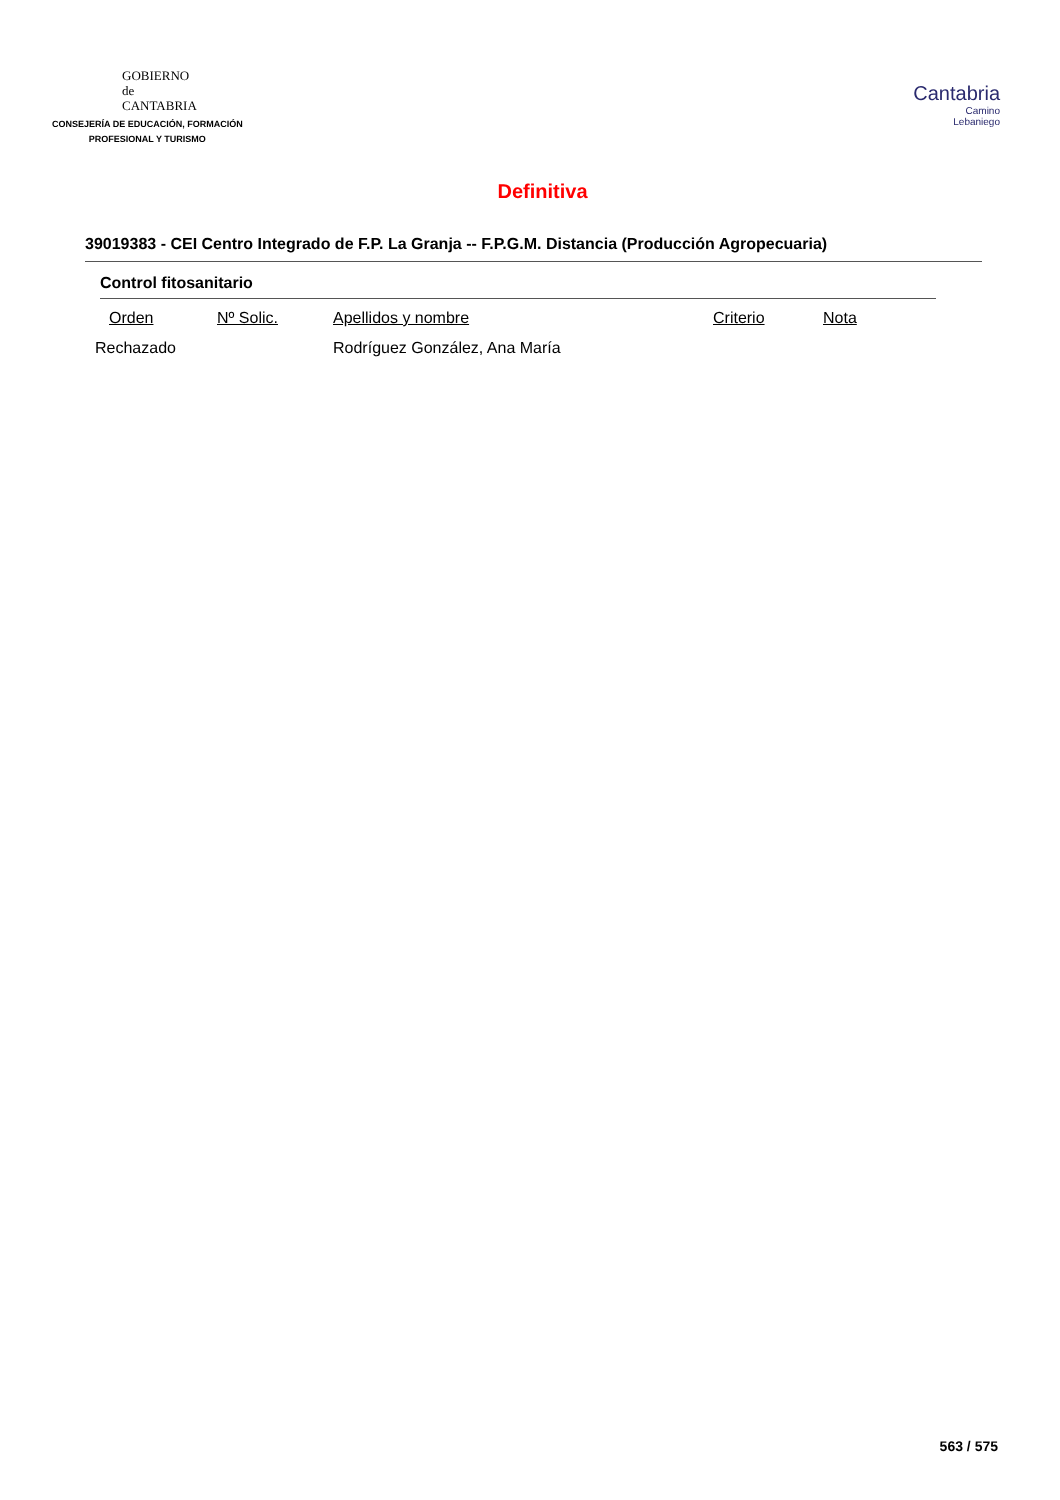GOBIERNO
de
CANTABRIA
CONSEJERÍA DE EDUCACIÓN, FORMACIÓN
PROFESIONAL Y TURISMO
Cantabria
Camino
Lebaniego
Definitiva
39019383 - CEI Centro Integrado de F.P. La Granja -- F.P.G.M. Distancia (Producción Agropecuaria)
Control fitosanitario
| Orden | Nº Solic. | Apellidos y nombre | Criterio | Nota |
| --- | --- | --- | --- | --- |
| Rechazado | | Rodríguez González, Ana María | | |
563 / 575